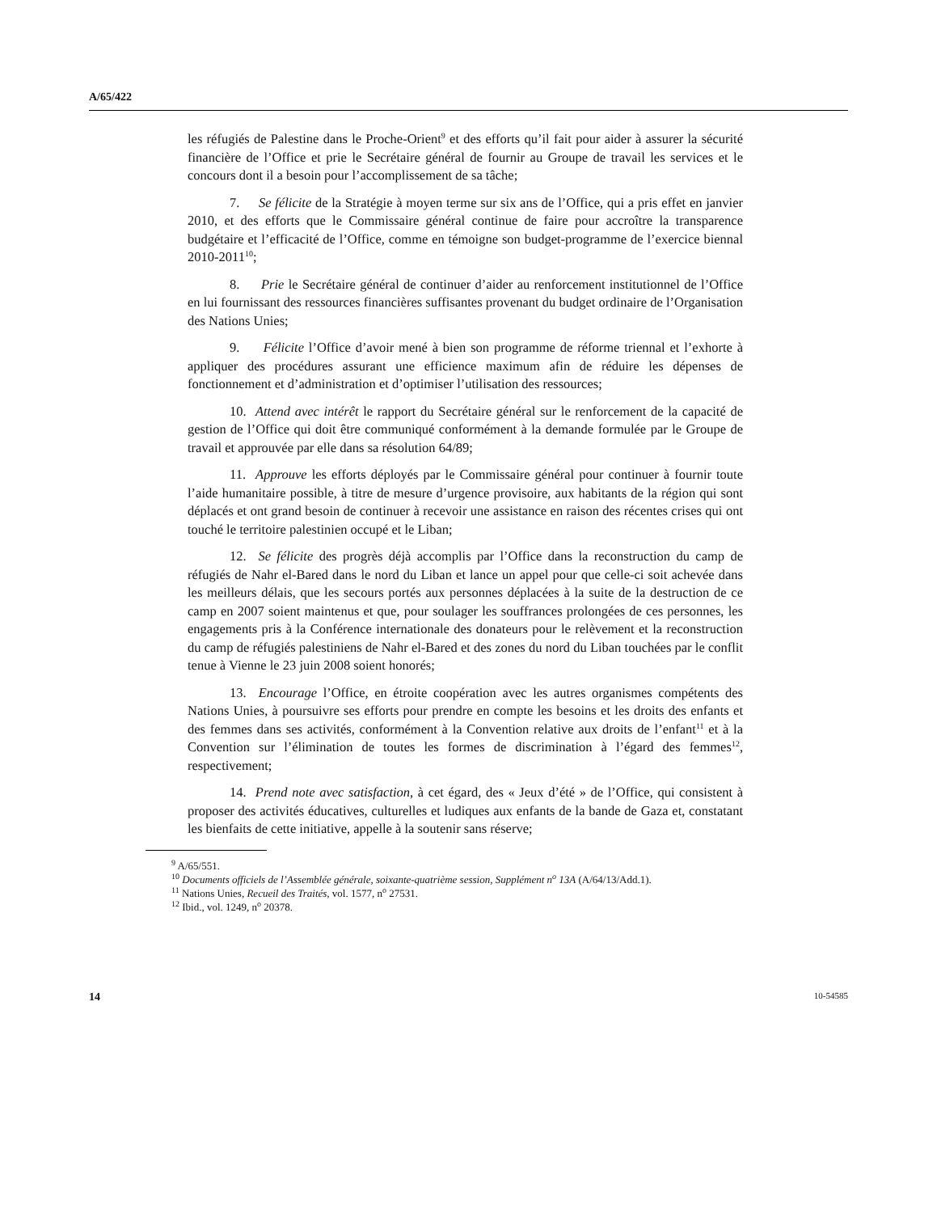A/65/422
les réfugiés de Palestine dans le Proche-Orient<sup>9</sup> et des efforts qu’il fait pour aider à assurer la sécurité financière de l’Office et prie le Secrétaire général de fournir au Groupe de travail les services et le concours dont il a besoin pour l’accomplissement de sa tâche;
7. Se félicite de la Stratégie à moyen terme sur six ans de l’Office, qui a pris effet en janvier 2010, et des efforts que le Commissaire général continue de faire pour accroître la transparence budgétaire et l’efficacité de l’Office, comme en témoigne son budget-programme de l’exercice biennal 2010-2011<sup>10</sup>;
8. Prie le Secrétaire général de continuer d’aider au renforcement institutionnel de l’Office en lui fournissant des ressources financières suffisantes provenant du budget ordinaire de l’Organisation des Nations Unies;
9. Félicite l’Office d’avoir mené à bien son programme de réforme triennal et l’exhorte à appliquer des procédures assurant une efficience maximum afin de réduire les dépenses de fonctionnement et d’administration et d’optimiser l’utilisation des ressources;
10. Attend avec intérêt le rapport du Secrétaire général sur le renforcement de la capacité de gestion de l’Office qui doit être communiqué conformément à la demande formulée par le Groupe de travail et approuvée par elle dans sa résolution 64/89;
11. Approuve les efforts déployés par le Commissaire général pour continuer à fournir toute l’aide humanitaire possible, à titre de mesure d’urgence provisoire, aux habitants de la région qui sont déplacés et ont grand besoin de continuer à recevoir une assistance en raison des récentes crises qui ont touché le territoire palestinien occupé et le Liban;
12. Se félicite des progrès déjà accomplis par l’Office dans la reconstruction du camp de réfugiés de Nahr el-Bared dans le nord du Liban et lance un appel pour que celle-ci soit achevée dans les meilleurs délais, que les secours portés aux personnes déplacées à la suite de la destruction de ce camp en 2007 soient maintenus et que, pour soulager les souffrances prolongées de ces personnes, les engagements pris à la Conférence internationale des donateurs pour le relèvement et la reconstruction du camp de réfugiés palestiniens de Nahr el-Bared et des zones du nord du Liban touchées par le conflit tenue à Vienne le 23 juin 2008 soient honorés;
13. Encourage l’Office, en étroite coopération avec les autres organismes compétents des Nations Unies, à poursuivre ses efforts pour prendre en compte les besoins et les droits des enfants et des femmes dans ses activités, conformément à la Convention relative aux droits de l’enfant<sup>11</sup> et à la Convention sur l’élimination de toutes les formes de discrimination à l’égard des femmes<sup>12</sup>, respectivement;
14. Prend note avec satisfaction, à cet égard, des « Jeux d’été » de l’Office, qui consistent à proposer des activités éducatives, culturelles et ludiques aux enfants de la bande de Gaza et, constatant les bienfaits de cette initiative, appelle à la soutenir sans réserve;
<sup>9</sup> A/65/551.
<sup>10</sup> Documents officiels de l’Assemblée générale, soixante-quatrième session, Supplément n<sup>o</sup> 13A (A/64/13/Add.1).
<sup>11</sup> Nations Unies, Recueil des Traités, vol. 1577, n<sup>o</sup> 27531.
<sup>12</sup> Ibid., vol. 1249, n<sup>o</sup> 20378.
14 10-54585